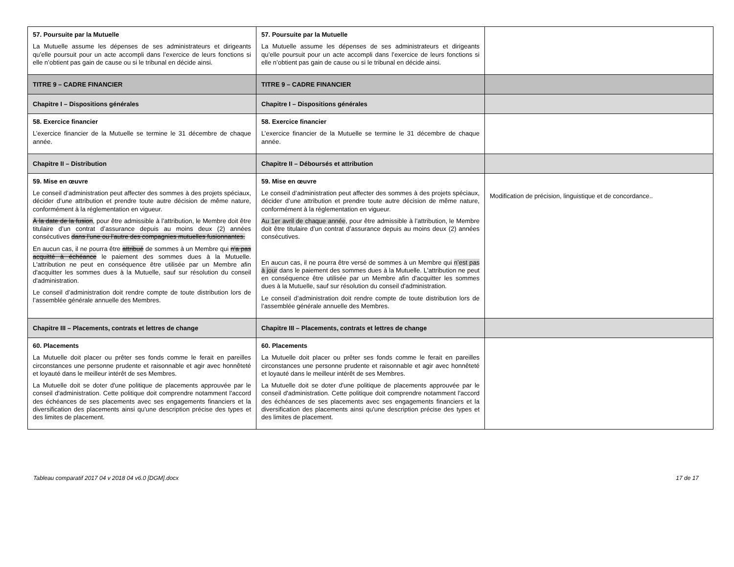| 57. Poursuite par la Mutuelle La Mutuelle assume les dépenses de ses administrateurs et dirigeants qu’elle poursuit pour un acte accompli dans l’exercice de leurs fonctions si elle n’obtient pas gain de cause ou si le tribunal en décide ainsi. | 57. Poursuite par la Mutuelle La Mutuelle assume les dépenses de ses administrateurs et dirigeants qu’elle poursuit pour un acte accompli dans l’exercice de leurs fonctions si elle n’obtient pas gain de cause ou si le tribunal en décide ainsi. | |
| TITRE 9 – CADRE FINANCIER | TITRE 9 – CADRE FINANCIER | |
| Chapitre I – Dispositions générales | Chapitre I – Dispositions générales | |
| 58. Exercice financier L’exercice financier de la Mutuelle se termine le 31 décembre de chaque année. | 58. Exercice financier L’exercice financier de la Mutuelle se termine le 31 décembre de chaque année. | |
| Chapitre II – Distribution | Chapitre II – Déboursés et attribution | |
| 59. Mise en œuvre Le conseil d’administration peut affecter des sommes à des projets spéciaux, décider d’une attribution et prendre toute autre décision de même nature, conformément à la réglementation en vigueur. À la date de la fusion , pour être admissible à l’attribution, le Membre doit être titulaire d’un contrat d’assurance depuis au moins deux (2) années consécutives dans l’une ou l’autre des compagnies mutuelles fusionnantes. En aucun cas, il ne pourra être attribué de sommes à un Membre qui n'a pas acquitté à échéance le paiement des sommes dues à la Mutuelle. L'attribution ne peut en conséquence être utilisée par un Membre afin d'acquitter les sommes dues à la Mutuelle, sauf sur résolution du conseil d'administration. Le conseil d’administration doit rendre compte de toute distribution lors de l’assemblée générale annuelle des Membres. | 59. Mise en œuvre Le conseil d’administration peut affecter des sommes à des projets spéciaux, décider d’une attribution et prendre toute autre décision de même nature, conformément à la réglementation en vigueur. Au 1er avril de chaque année , pour être admissible à l’attribution, le Membre doit être titulaire d’un contrat d’assurance depuis au moins deux (2) années consécutives. En aucun cas, il ne pourra être versé de sommes à un Membre qui n’est pas à jour dans le paiement des sommes dues à la Mutuelle. L'attribution ne peut en conséquence être utilisée par un Membre afin d'acquitter les sommes dues à la Mutuelle, sauf sur résolution du conseil d'administration. Le conseil d’administration doit rendre compte de toute distribution lors de l’assemblée générale annuelle des Membres. | Modification de précision, linguistique et de concordance.. |
| Chapitre III – Placements, contrats et lettres de change | Chapitre III – Placements, contrats et lettres de change | |
| 60. Placements La Mutuelle doit placer ou prêter ses fonds comme le ferait en pareilles circonstances une personne prudente et raisonnable et agir avec honnêteté et loyauté dans le meilleur intérêt de ses Membres. La Mutuelle doit se doter d'une politique de placements approuvée par le conseil d'administration. Cette politique doit comprendre notamment l'accord des échéances de ses placements avec ses engagements financiers et la diversification des placements ainsi qu'une description précise des types et des limites de placement. | 60. Placements La Mutuelle doit placer ou prêter ses fonds comme le ferait en pareilles circonstances une personne prudente et raisonnable et agir avec honnêteté et loyauté dans le meilleur intérêt de ses Membres. La Mutuelle doit se doter d'une politique de placements approuvée par le conseil d'administration. Cette politique doit comprendre notamment l'accord des échéances de ses placements avec ses engagements financiers et la diversification des placements ainsi qu'une description précise des types et des limites de placement. | |
Tableau comparatif 2017 04 v 2018 04 v6.0 [DGM].docx 17 de 17